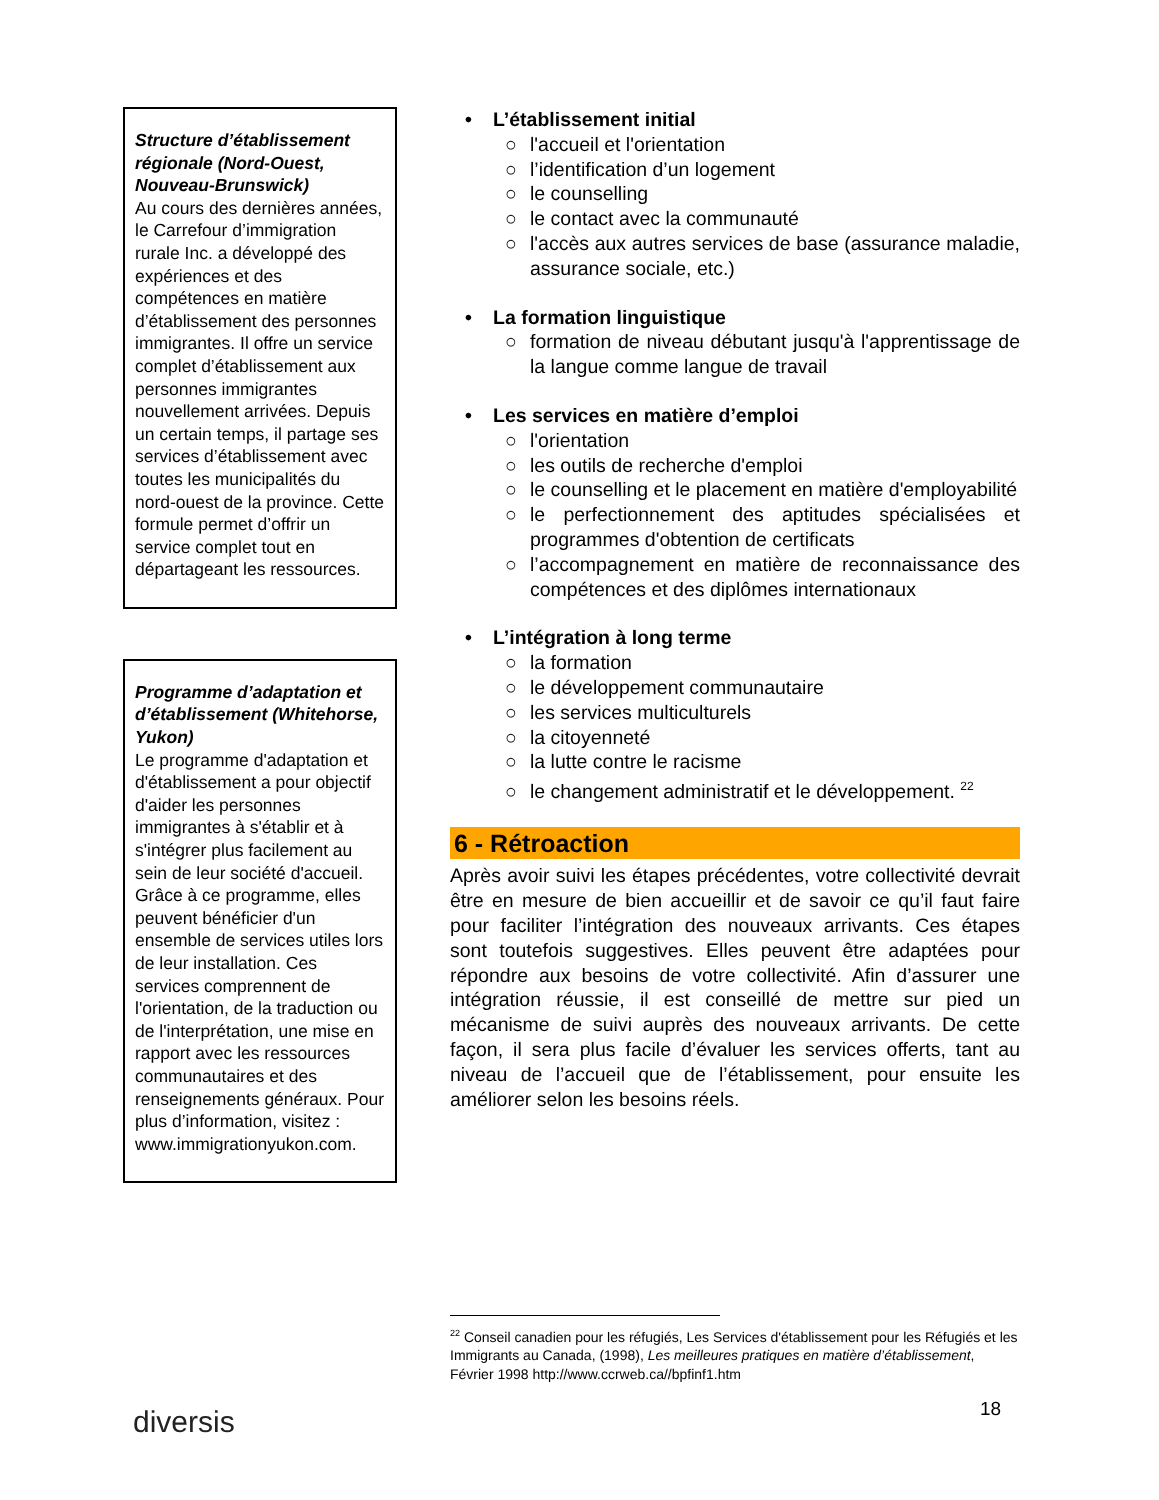Structure d’établissement régionale (Nord-Ouest, Nouveau-Brunswick)
Au cours des dernières années, le Carrefour d’immigration rurale Inc. a développé des expériences et des compétences en matière d’établissement des personnes immigrantes. Il offre un service complet d’établissement aux personnes immigrantes nouvellement arrivées. Depuis un certain temps, il partage ses services d’établissement avec toutes les municipalités du nord-ouest de la province. Cette formule permet d’offrir un service complet tout en départageant les ressources.
Programme d’adaptation et d’établissement (Whitehorse, Yukon)
Le programme d'adaptation et d'établissement a pour objectif d'aider les personnes immigrantes à s'établir et à s'intégrer plus facilement au sein de leur société d'accueil. Grâce à ce programme, elles peuvent bénéficier d'un ensemble de services utiles lors de leur installation. Ces services comprennent de l'orientation, de la traduction ou de l'interprétation, une mise en rapport avec les ressources communautaires et des renseignements généraux. Pour plus d’information, visitez : www.immigrationyukon.com.
• L’établissement initial
○ l'accueil et l'orientation
○ l’identification d’un logement
○ le counselling
○ le contact avec la communauté
○ l'accès aux autres services de base (assurance maladie, assurance sociale, etc.)
• La formation linguistique
○ formation de niveau débutant jusqu'à l'apprentissage de la langue comme langue de travail
• Les services en matière d’emploi
○ l'orientation
○ les outils de recherche d'emploi
○ le counselling et le placement en matière d'employabilité
○ le perfectionnement des aptitudes spécialisées et programmes d'obtention de certificats
○ l’accompagnement en matière de reconnaissance des compétences et des diplômes internationaux
• L’intégration à long terme
○ la formation
○ le développement communautaire
○ les services multiculturels
○ la citoyenneté
○ la lutte contre le racisme
○ le changement administratif et le développement. <sup>22</sup>
6 - Rétroaction
Après avoir suivi les étapes précédentes, votre collectivité devrait être en mesure de bien accueillir et de savoir ce qu’il faut faire pour faciliter l’intégration des nouveaux arrivants. Ces étapes sont toutefois suggestives. Elles peuvent être adaptées pour répondre aux besoins de votre collectivité. Afin d’assurer une intégration réussie, il est conseillé de mettre sur pied un mécanisme de suivi auprès des nouveaux arrivants. De cette façon, il sera plus facile d’évaluer les services offerts, tant au niveau de l’accueil que de l’établissement, pour ensuite les améliorer selon les besoins réels.
<sup>22</sup> Conseil canadien pour les réfugiés, Les Services d'établissement pour les Réfugiés et les Immigrants au Canada, (1998), Les meilleures pratiques en matière d’établissement, Février 1998 http://www.ccrweb.ca//bpfinf1.htm
diversis 18